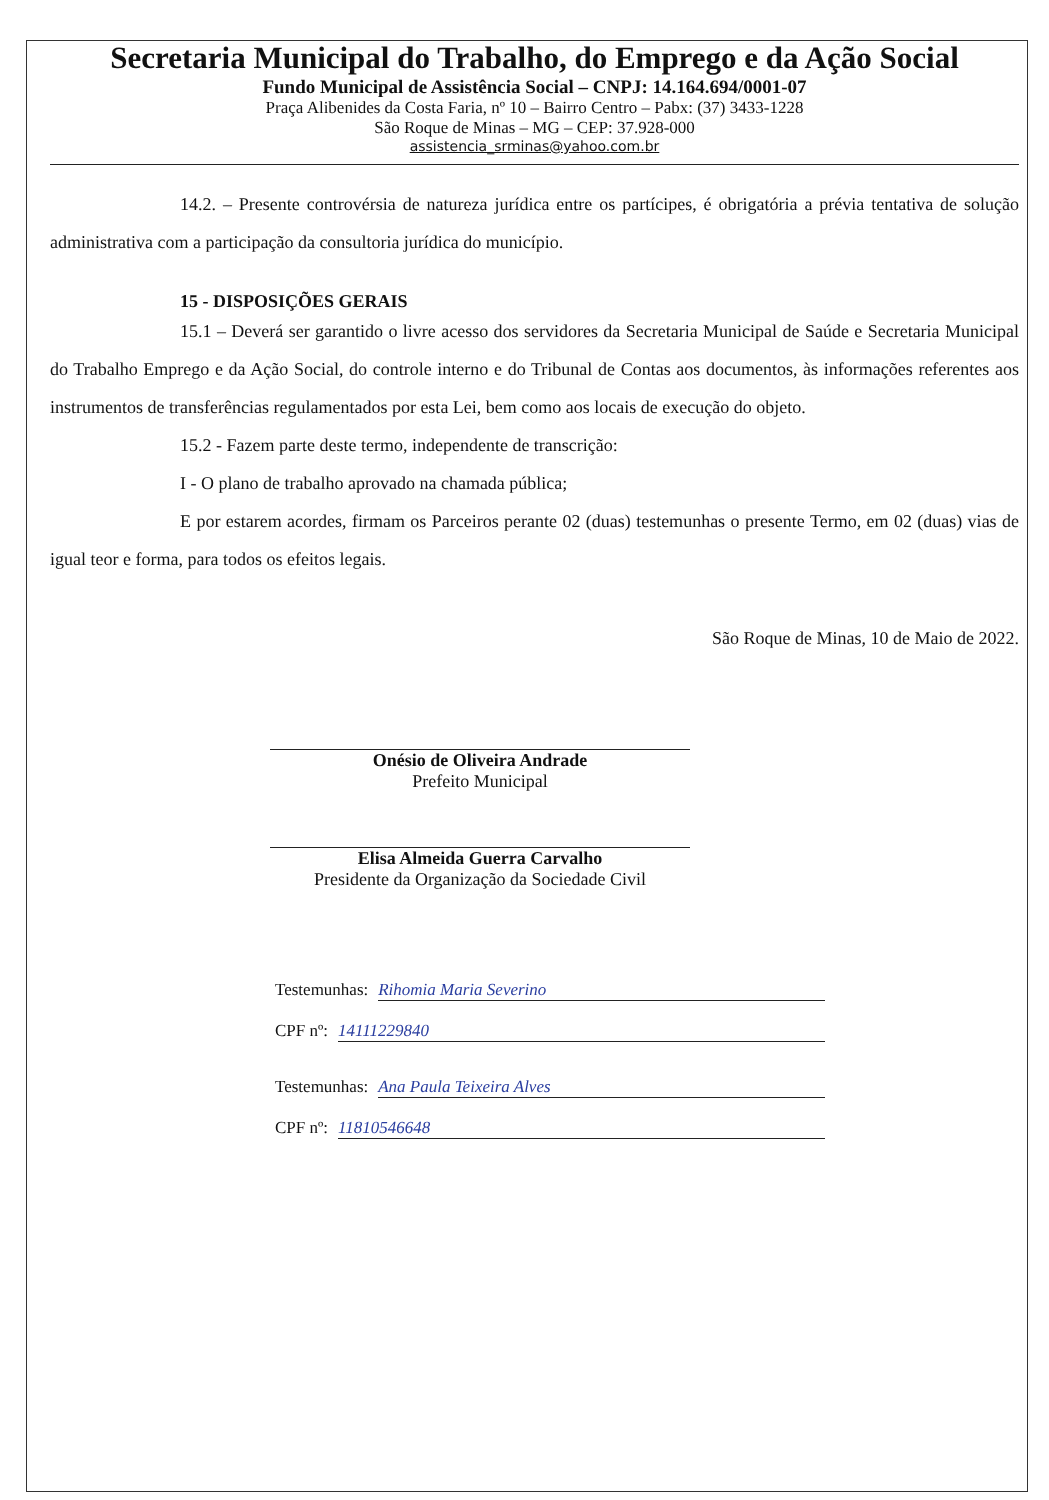Secretaria Municipal do Trabalho, do Emprego e da Ação Social
Fundo Municipal de Assistência Social – CNPJ: 14.164.694/0001-07
Praça Alibenides da Costa Faria, nº 10 – Bairro Centro – Pabx: (37) 3433-1228
São Roque de Minas – MG – CEP: 37.928-000
assistencia_srminas@yahoo.com.br
14.2. – Presente controvérsia de natureza jurídica entre os partícipes, é obrigatória a prévia tentativa de solução administrativa com a participação da consultoria jurídica do município.
15 - DISPOSIÇÕES GERAIS
15.1 – Deverá ser garantido o livre acesso dos servidores da Secretaria Municipal de Saúde e Secretaria Municipal do Trabalho Emprego e da Ação Social, do controle interno e do Tribunal de Contas aos documentos, às informações referentes aos instrumentos de transferências regulamentados por esta Lei, bem como aos locais de execução do objeto.
15.2 - Fazem parte deste termo, independente de transcrição:
I - O plano de trabalho aprovado na chamada pública;
E por estarem acordes, firmam os Parceiros perante 02 (duas) testemunhas o presente Termo, em 02 (duas) vias de igual teor e forma, para todos os efeitos legais.
São Roque de Minas, 10 de Maio de 2022.
Onésio de Oliveira Andrade
Prefeito Municipal
Elisa Almeida Guerra Carvalho
Presidente da Organização da Sociedade Civil
Testemunhas: Rihomia Maria Severino
CPF nº: 14111229840
Testemunhas: Ana Paula Teixeira Alves
CPF nº: 11810546648